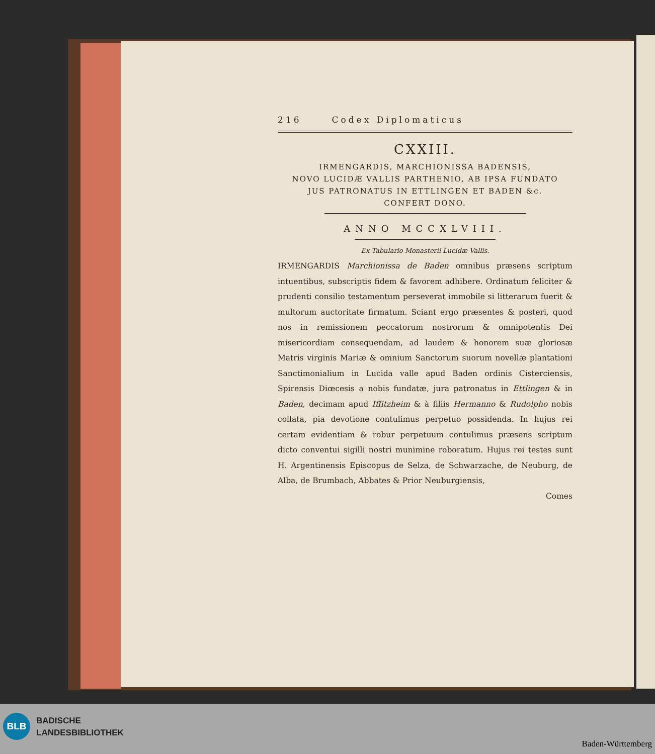216 Codex Diplomaticus
CXXIII.
IRMENGARDIS, MARCHIONISSA BADENSIS,
NOVO LUCIDÆ VALLIS PARTHENIO, AB IPSA FUNDATO
JUS PATRONATUS IN ETTLINGEN ET BADEN &c.
CONFERT DONO.
ANNO MCCXLVIII.
Ex Tabulario Monasterii Lucidæ Vallis.
IRMENGARDIS Marchionissa de Baden omnibus præsens scriptum intuentibus, subscriptis fidem & favorem adhibere. Ordinatum feliciter & prudenti consilio testamentum perseverat immobile si litterarum fuerit & multorum auctoritate firmatum. Sciant ergo præsentes & posteri, quod nos in remissionem peccatorum nostrorum & omnipotentis Dei misericordiam consequendam, ad laudem & honorem suæ gloriosæ Matris virginis Mariæ & omnium Sanctorum suorum novellæ plantationi Sanctimonialium in Lucida valle apud Baden ordinis Cisterciensis, Spirensis Diœcesis a nobis fundatæ, jura patronatus in Ettlingen & in Baden, decimam apud Iffitzheim & à filiis Hermanno & Rudolpho nobis collata, pia devotione contulimus perpetuo possidenda. In hujus rei certam evidentiam & robur perpetuum contulimus præsens scriptum dicto conventui sigilli nostri munimine roboratum. Hujus rei testes sunt H. Argentinensis Episcopus de Selza, de Schwarzache, de Neuburg, de Alba, de Brumbach, Abbates & Prior Neuburgiensis,
Comes
BLB
BADISCHE
LANDESBIBLIOTHEK
Baden-Württemberg